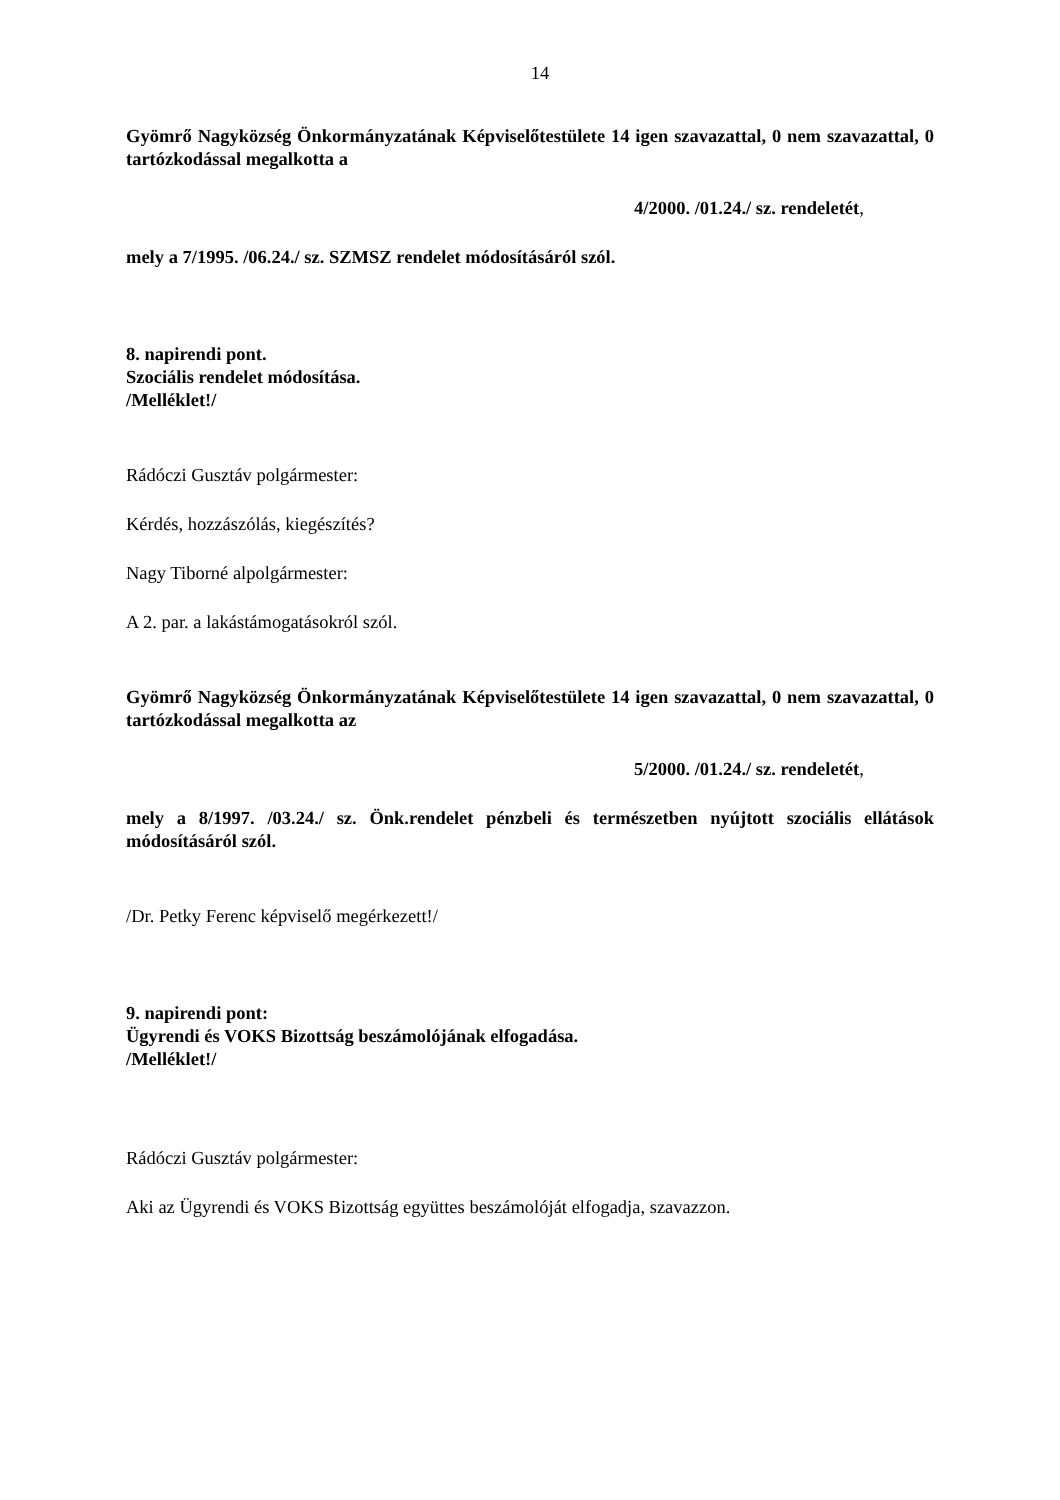14
Gyömrő Nagyközség Önkormányzatának Képviselőtestülete 14 igen szavazattal, 0 nem szavazattal, 0 tartózkodással megalkotta a
4/2000. /01.24./ sz. rendeletét,
mely a 7/1995. /06.24./ sz. SZMSZ rendelet módosításáról szól.
8. napirendi pont.
Szociális rendelet módosítása.
/Melléklet!/
Rádóczi Gusztáv polgármester:
Kérdés, hozzászólás, kiegészítés?
Nagy Tiborné alpolgármester:
A 2. par. a lakástámogatásokról szól.
Gyömrő Nagyközség Önkormányzatának Képviselőtestülete 14 igen szavazattal, 0 nem szavazattal, 0 tartózkodással megalkotta az
5/2000. /01.24./ sz. rendeletét,
mely a 8/1997. /03.24./ sz. Önk.rendelet pénzbeli és természetben nyújtott szociális ellátások módosításáról szól.
/Dr. Petky Ferenc képviselő megérkezett!/
9. napirendi pont:
Ügyrendi és VOKS Bizottság beszámolójának elfogadása.
/Melléklet!/
Rádóczi Gusztáv polgármester:
Aki az Ügyrendi és VOKS Bizottság együttes beszámolóját elfogadja, szavazzon.